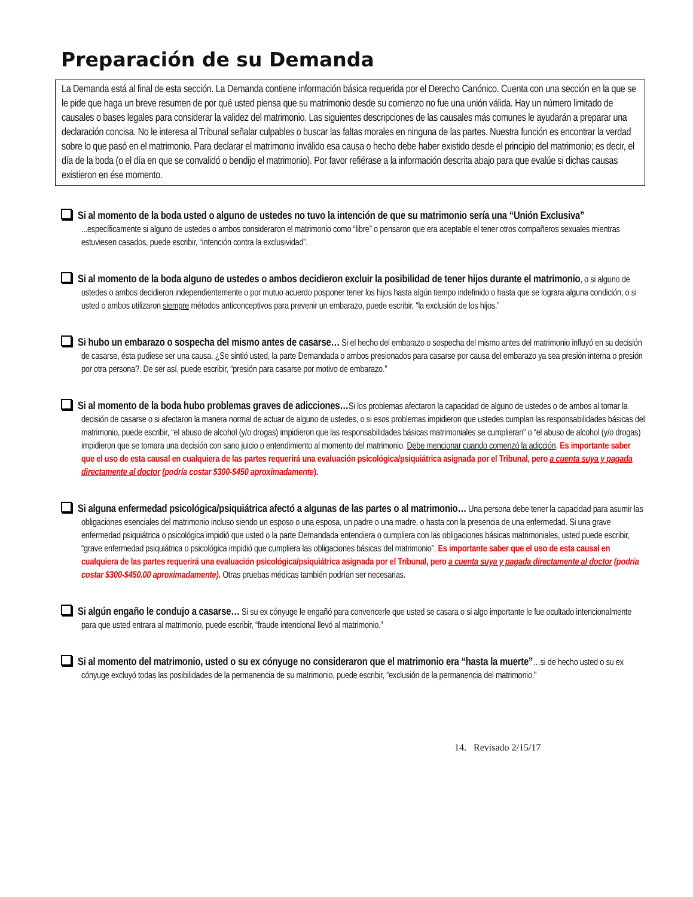Preparación de su Demanda
La Demanda está al final de esta sección. La Demanda contiene información básica requerida por el Derecho Canónico. Cuenta con una sección en la que se le pide que haga un breve resumen de por qué usted piensa que su matrimonio desde su comienzo no fue una unión válida. Hay un número limitado de causales o bases legales para considerar la validez del matrimonio. Las siguientes descripciones de las causales más comunes le ayudarán a preparar una declaración concisa. No le interesa al Tribunal señalar culpables o buscar las faltas morales en ninguna de las partes. Nuestra función es encontrar la verdad sobre lo que pasó en el matrimonio. Para declarar el matrimonio inválido esa causa o hecho debe haber existido desde el principio del matrimonio; es decir, el día de la boda (o el día en que se convalidó o bendijo el matrimonio). Por favor refiérase a la información descrita abajo para que evalúe si dichas causas existieron en ése momento.
Si al momento de la boda usted o alguno de ustedes no tuvo la intención de que su matrimonio sería una “Unión Exclusiva” ...específicamente si alguno de ustedes o ambos consideraron el matrimonio como “libre” o pensaron que era aceptable el tener otros compañeros sexuales mientras estuviesen casados, puede escribir, “intención contra la exclusividad”.
Si al momento de la boda alguno de ustedes o ambos decidieron excluir la posibilidad de tener hijos durante el matrimonio, o si alguno de ustedes o ambos decidieron independientemente o por mutuo acuerdo posponer tener los hijos hasta algún tiempo indefinido o hasta que se lograra alguna condición, o si usted o ambos utilizaron siempre métodos anticonceptivos para prevenir un embarazo, puede escribir, “la exclusión de los hijos.”
Si hubo un embarazo o sospecha del mismo antes de casarse… Si el hecho del embarazo o sospecha del mismo antes del matrimonio influyó en su decisión de casarse, ésta pudiese ser una causa. ¿Se sintió usted, la parte Demandada o ambos presionados para casarse por causa del embarazo ya sea presión interna o presión por otra persona?. De ser así, puede escribir, “presión para casarse por motivo de embarazo.”
Si al momento de la boda hubo problemas graves de adicciones…Si los problemas afectaron la capacidad de alguno de ustedes o de ambos al tomar la decisión de casarse o si afectaron la manera normal de actuar de alguno de ustedes, o si esos problemas impidieron que ustedes cumplan las responsabilidades básicas del matrimonio, puede escribir, “el abuso de alcohol (y/o drogas) impidieron que las responsabilidades básicas matrimoniales se cumplieran” o “el abuso de alcohol (y/o drogas) impidieron que se tomara una decisión con sano juicio o entendimiento al momento del matrimonio. Debe mencionar cuando comenzó la adicción. Es importante saber que el uso de esta causal en cualquiera de las partes requerirá una evaluación psicológica/psiquiátrica asignada por el Tribunal, pero a cuenta suya y pagada directamente al doctor (podría costar $300-$450 aproximadamente).
Si alguna enfermedad psicológica/psiquiátrica afectó a algunas de las partes o al matrimonio… Una persona debe tener la capacidad para asumir las obligaciones esenciales del matrimonio incluso siendo un esposo o una esposa, un padre o una madre, o hasta con la presencia de una enfermedad. Si una grave enfermedad psiquiátrica o psicológica impidió que usted o la parte Demandada entendiera o cumpliera con las obligaciones básicas matrimoniales, usted puede escribir, “grave enfermedad psiquiátrica o psicológica impidió que cumpliera las obligaciones básicas del matrimonio”. Es importante saber que el uso de esta causal en cualquiera de las partes requerirá una evaluación psicológica/psiquiátrica asignada por el Tribunal, pero a cuenta suya y pagada directamente al doctor (podría costar $300-$450.00 aproximadamente). Otras pruebas médicas también podrían ser necesarias.
Si algún engaño le condujo a casarse… Si su ex cónyuge le engañó para convencerle que usted se casara o si algo importante le fue ocultado intencionalmente para que usted entrara al matrimonio, puede escribir, “fraude intencional llevó al matrimonio.”
Si al momento del matrimonio, usted o su ex cónyuge no consideraron que el matrimonio era “hasta la muerte”…si de hecho usted o su ex cónyuge excluyó todas las posibilidades de la permanencia de su matrimonio, puede escribir, “exclusión de la permanencia del matrimonio.”
14. Revisado 2/15/17